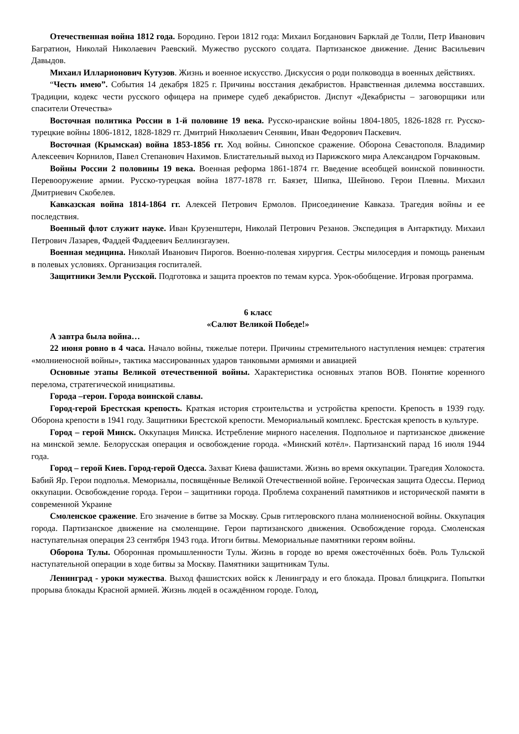Отечественная война 1812 года. Бородино. Герои 1812 года: Михаил Богданович Барклай де Толли, Петр Иванович Багратион, Николай Николаевич Раевский. Мужество русского солдата. Партизанское движение. Денис Васильевич Давыдов.
Михаил Илларионович Кутузов. Жизнь и военное искусство. Дискуссия о роди полководца в военных действиях.
“Честь имею”. События 14 декабря 1825 г. Причины восстания декабристов. Нравственная дилемма восставших. Традиции, кодекс чести русского офицера на примере судеб декабристов. Диспут «Декабристы – заговорщики или спасители Отечества»
Восточная политика России в 1-й половине 19 века. Русско-иранские войны 1804-1805, 1826-1828 гг. Русско-турецкие войны 1806-1812, 1828-1829 гг. Дмитрий Николаевич Сенявин, Иван Федорович Паскевич.
Восточная (Крымская) война 1853-1856 гг. Ход войны. Синопское сражение. Оборона Севастополя. Владимир Алексеевич Корнилов, Павел Степанович Нахимов. Блистательный выход из Парижского мира Александром Горчаковым.
Войны России 2 половины 19 века. Военная реформа 1861-1874 гг. Введение всеобщей воинской повинности. Перевооружение армии. Русско-турецкая война 1877-1878 гг. Баязет, Шипка, Шейново. Герои Плевны. Михаил Дмитриевич Скобелев.
Кавказская война 1814-1864 гг. Алексей Петрович Ермолов. Присоединение Кавказа. Трагедия войны и ее последствия.
Военный флот служит науке. Иван Крузенштерн, Николай Петрович Резанов. Экспедиция в Антарктиду. Михаил Петрович Лазарев, Фаддей Фаддеевич Беллинзгаузен.
Военная медицина. Николай Иванович Пирогов. Военно-полевая хирургия. Сестры милосердия и помощь раненым в полевых условиях. Организация госпиталей.
Защитники Земли Русской. Подготовка и защита проектов по темам курса. Урок-обобщение. Игровая программа.
6 класс
«Салют Великой Победе!»
А завтра была война…
22 июня ровно в 4 часа. Начало войны, тяжелые потери. Причины стремительного наступления немцев: стратегия «молниеносной войны», тактика массированных ударов танковыми армиями и авиацией
Основные этапы Великой отечественной войны. Характеристика основных этапов ВОВ. Понятие коренного перелома, стратегической инициативы.
Города –герои. Города воинской славы.
Город-герой Брестская крепость. Краткая история строительства и устройства крепости. Крепость в 1939 году. Оборона крепости в 1941 году. Защитники Брестской крепости. Мемориальный комплекс. Брестская крепость в культуре.
Город – герой Минск. Оккупация Минска. Истребление мирного населения. Подпольное и партизанское движение на минской земле. Белорусская операция и освобождение города. «Минский котёл». Партизанский парад 16 июля 1944 года.
Город – герой Киев. Город-герой Одесса. Захват Киева фашистами. Жизнь во время оккупации. Трагедия Холокоста. Бабий Яр. Герои подполья. Мемориалы, посвящённые Великой Отечественной войне. Героическая защита Одессы. Период оккупации. Освобождение города. Герои – защитники города. Проблема сохранений памятников и исторической памяти в современной Украине
Смоленское сражение. Его значение в битве за Москву. Срыв гитлеровского плана молниеносной войны. Оккупация города. Партизанское движение на смоленщине. Герои партизанского движения. Освобождение города. Смоленская наступательная операция 23 сентября 1943 года. Итоги битвы. Мемориальные памятники героям войны.
Оборона Тулы. Оборонная промышленности Тулы. Жизнь в городе во время ожесточённых боёв. Роль Тульской наступательной операции в ходе битвы за Москву. Памятники защитникам Тулы.
Ленинград - уроки мужества. Выход фашистских войск к Ленинграду и его блокада. Провал блицкрига. Попытки прорыва блокады Красной армией. Жизнь людей в осаждённом городе. Голод,